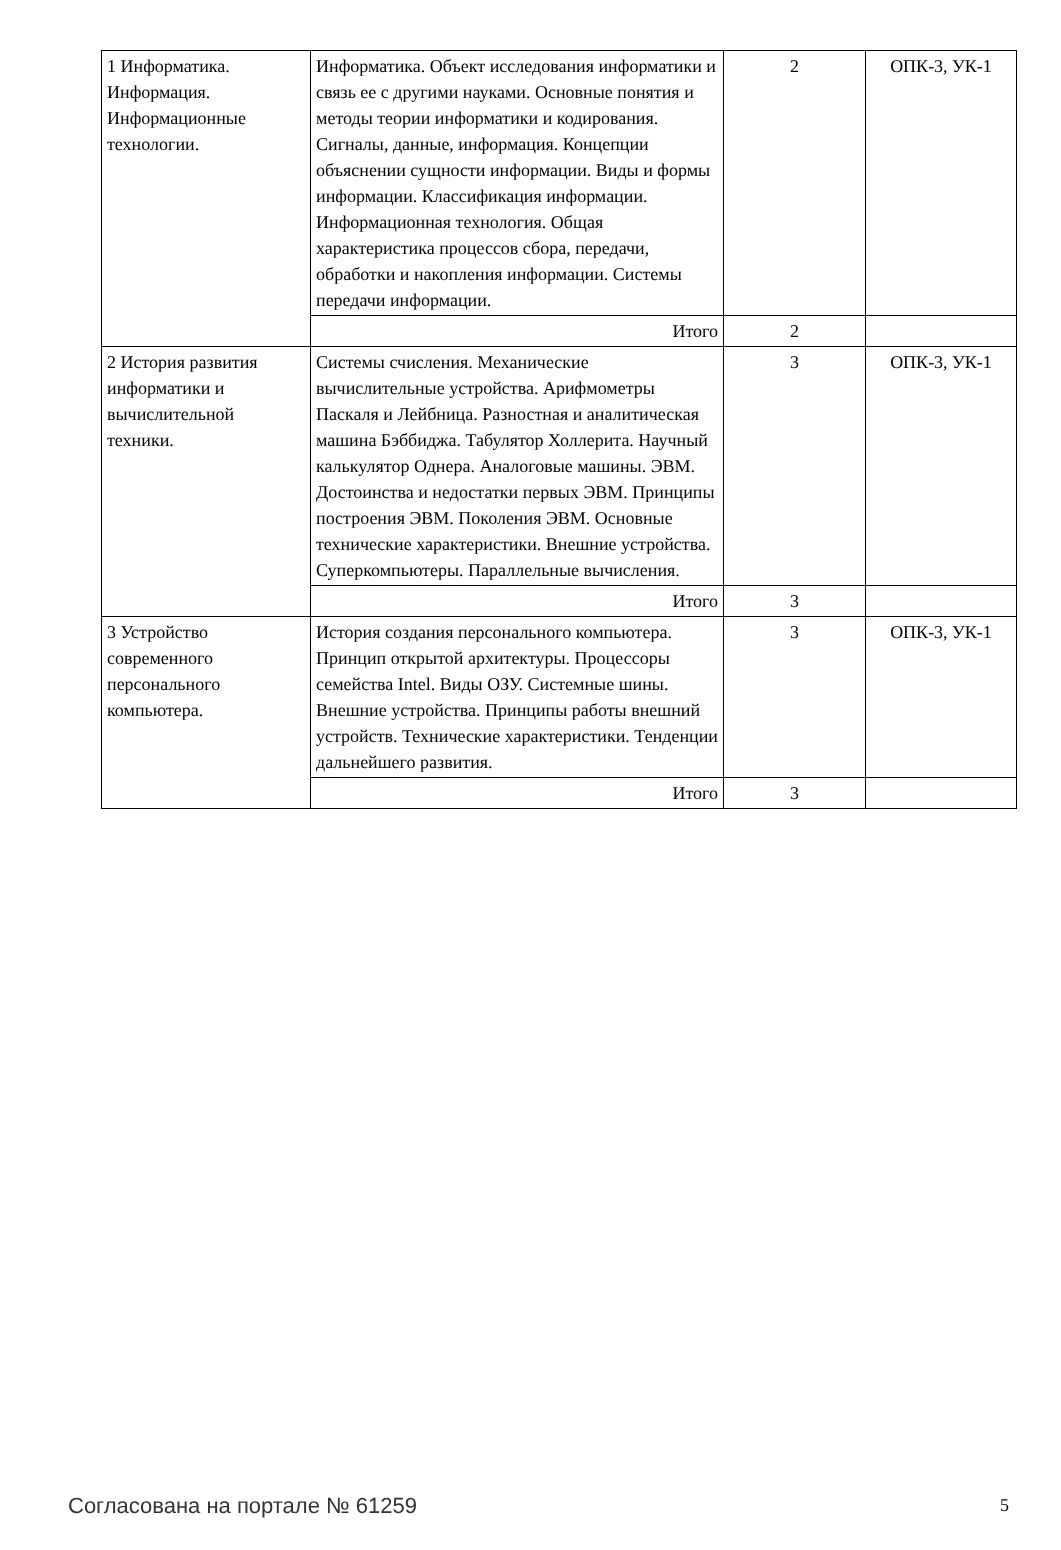| 1 Информатика. Информация. Информационные технологии. | Информатика. Объект исследования информатики и связь ее с другими науками. Основные понятия и методы теории информатики и кодирования. Сигналы, данные, информация. Концепции объяснении сущности информации. Виды и формы информации. Классификация информации. Информационная технология. Общая характеристика процессов сбора, передачи, обработки и накопления информации. Системы передачи информации. | 2 | ОПК-3, УК-1 |
| | Итого | 2 | |
| 2 История развития информатики и вычислительной техники. | Системы счисления. Механические вычислительные устройства. Арифмометры Паскаля и Лейбница. Разностная и аналитическая машина Бэббиджа. Табулятор Холлерита. Научный калькулятор Однера. Аналоговые машины. ЭВМ. Достоинства и недостатки первых ЭВМ. Принципы построения ЭВМ. Поколения ЭВМ. Основные технические характеристики. Внешние устройства. Суперкомпьютеры. Параллельные вычисления. | 3 | ОПК-3, УК-1 |
| | Итого | 3 | |
| 3 Устройство современного персонального компьютера. | История создания персонального компьютера. Принцип открытой архитектуры. Процессоры семейства Intel. Виды ОЗУ. Системные шины. Внешние устройства. Принципы работы внешний устройств. Технические характеристики. Тенденции дальнейшего развития. | 3 | ОПК-3, УК-1 |
| | Итого | 3 | |
Согласована на портале № 61259 5